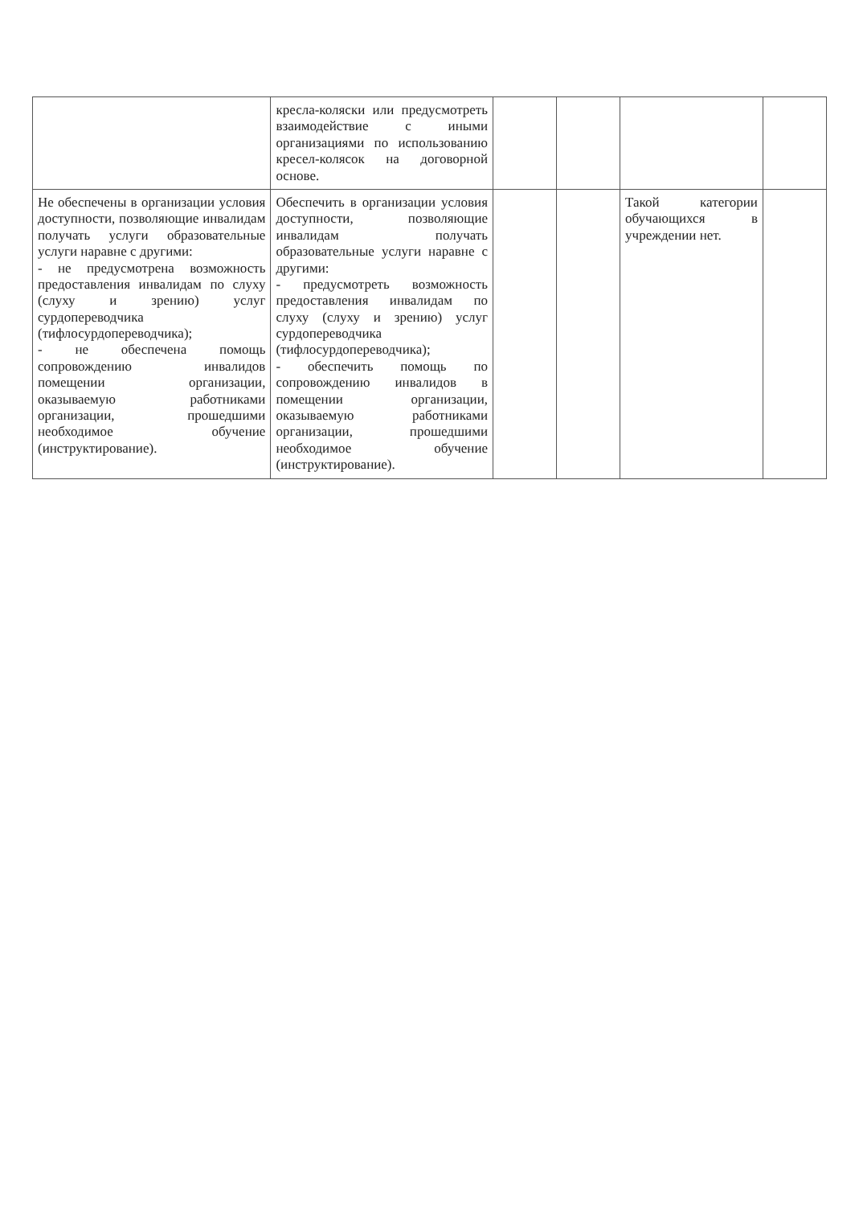| | кресла-коляски или предусмотреть взаимодействие с иными организациями по использованию кресел-колясок на договорной основе. | | | | |
| Не обеспечены в организации условия доступности, позволяющие инвалидам получать услуги образовательные услуги наравне с другими: - не предусмотрена возможность предоставления инвалидам по слуху (слуху и зрению) услуг сурдопереводчика (тифлосурдопереводчика); - не обеспечена помощь сопровождению инвалидов помещении организации, оказываемую работниками организации, прошедшими необходимое обучение (инструктирование). | Обеспечить в организации условия доступности, позволяющие инвалидам получать образовательные услуги наравне с другими: - предусмотреть возможность предоставления инвалидам по слуху (слуху и зрению) услуг сурдопереводчика (тифлосурдопереводчика); - обеспечить помощь по сопровождению инвалидов в помещении организации, оказываемую работниками организации, прошедшими необходимое обучение (инструктирование). | | | Такой категории обучающихся в учреждении нет. | |